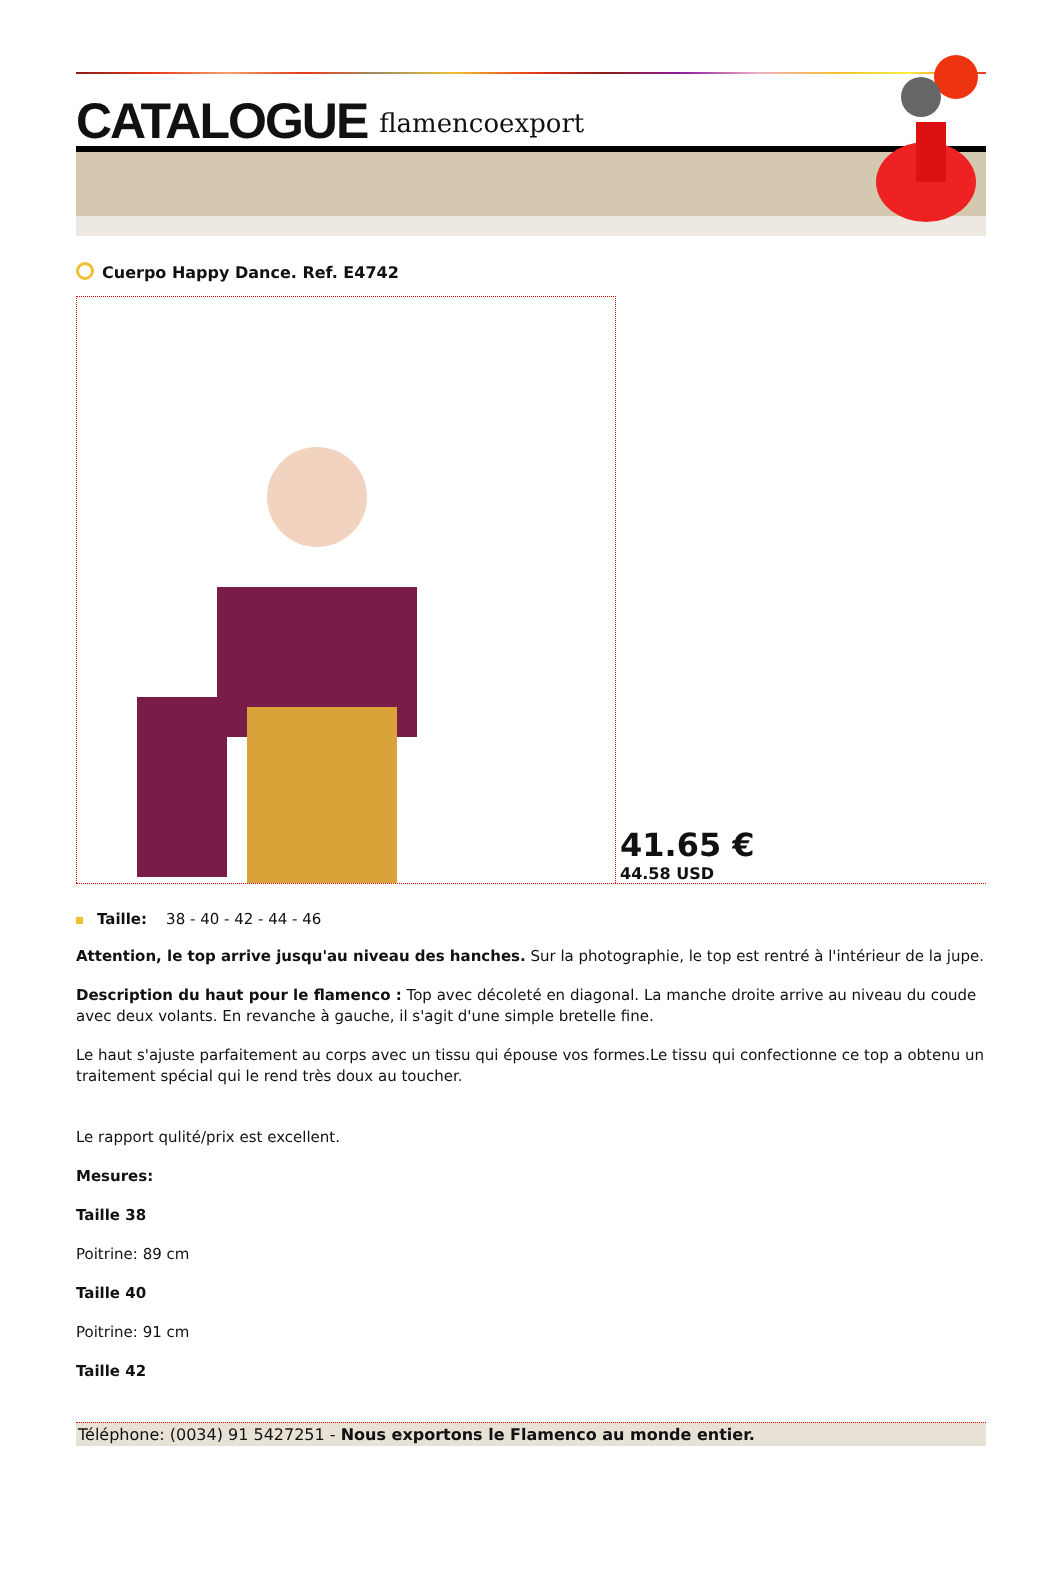CATALOGUE
flamencoexport
Cuerpo Happy Dance. Ref. E4742
41.65 €
44.58 USD
Taille: 38 - 40 - 42 - 44 - 46
Attention, le top arrive jusqu'au niveau des hanches. Sur la photographie, le top est rentré à l'intérieur de la jupe.
Description du haut pour le flamenco : Top avec décoleté en diagonal. La manche droite arrive au niveau du coude avec deux volants. En revanche à gauche, il s'agit d'une simple bretelle fine.
Le haut s'ajuste parfaitement au corps avec un tissu qui épouse vos formes.Le tissu qui confectionne ce top a obtenu un traitement spécial qui le rend très doux au toucher.
Le rapport qulité/prix est excellent.
Mesures:
Taille 38
Poitrine: 89 cm
Taille 40
Poitrine: 91 cm
Taille 42
Téléphone: (0034) 91 5427251 - Nous exportons le Flamenco au monde entier.